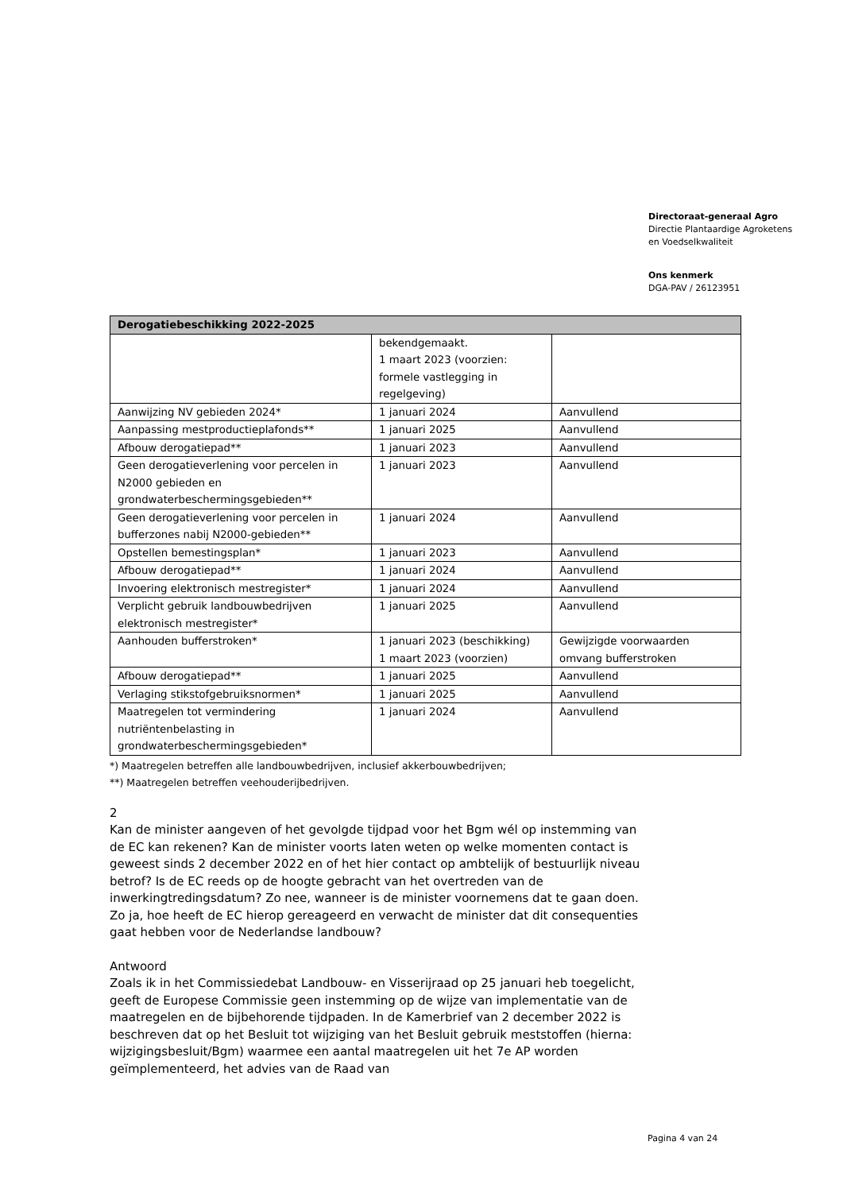Directoraat-generaal Agro
Directie Plantaardige Agroketens
en Voedselkwaliteit
Ons kenmerk
DGA-PAV / 26123951
| Derogatiebeschikking 2022-2025 | | |
| --- | --- | --- |
| | bekendgemaakt. 1 maart 2023 (voorzien: formele vastlegging in regelgeving) | |
| Aanwijzing NV gebieden 2024* | 1 januari 2024 | Aanvullend |
| Aanpassing mestproductieplafonds** | 1 januari 2025 | Aanvullend |
| Afbouw derogatiepad** | 1 januari 2023 | Aanvullend |
| Geen derogatieverlening voor percelen in N2000 gebieden en grondwaterbeschermingsgebieden** | 1 januari 2023 | Aanvullend |
| Geen derogatieverlening voor percelen in bufferzones nabij N2000-gebieden** | 1 januari 2024 | Aanvullend |
| Opstellen bemestingsplan* | 1 januari 2023 | Aanvullend |
| Afbouw derogatiepad** | 1 januari 2024 | Aanvullend |
| Invoering elektronisch mestregister* | 1 januari 2024 | Aanvullend |
| Verplicht gebruik landbouwbedrijven elektronisch mestregister* | 1 januari 2025 | Aanvullend |
| Aanhouden bufferstroken* | 1 januari 2023 (beschikking) 1 maart 2023 (voorzien) | Gewijzigde voorwaarden omvang bufferstroken |
| Afbouw derogatiepad** | 1 januari 2025 | Aanvullend |
| Verlaging stikstofgebruiksnormen* | 1 januari 2025 | Aanvullend |
| Maatregelen tot vermindering nutriëntenbelasting in grondwaterbeschermingsgebieden* | 1 januari 2024 | Aanvullend |
*) Maatregelen betreffen alle landbouwbedrijven, inclusief akkerbouwbedrijven;
**) Maatregelen betreffen veehouderijbedrijven.
2
Kan de minister aangeven of het gevolgde tijdpad voor het Bgm wél op instemming van de EC kan rekenen? Kan de minister voorts laten weten op welke momenten contact is geweest sinds 2 december 2022 en of het hier contact op ambtelijk of bestuurlijk niveau betrof? Is de EC reeds op de hoogte gebracht van het overtreden van de inwerkingtredingsdatum? Zo nee, wanneer is de minister voornemens dat te gaan doen. Zo ja, hoe heeft de EC hierop gereageerd en verwacht de minister dat dit consequenties gaat hebben voor de Nederlandse landbouw?
Antwoord
Zoals ik in het Commissiedebat Landbouw- en Visserijraad op 25 januari heb toegelicht, geeft de Europese Commissie geen instemming op de wijze van implementatie van de maatregelen en de bijbehorende tijdpaden. In de Kamerbrief van 2 december 2022 is beschreven dat op het Besluit tot wijziging van het Besluit gebruik meststoffen (hierna: wijzigingsbesluit/Bgm) waarmee een aantal maatregelen uit het 7e AP worden geïmplementeerd, het advies van de Raad van
Pagina 4 van 24